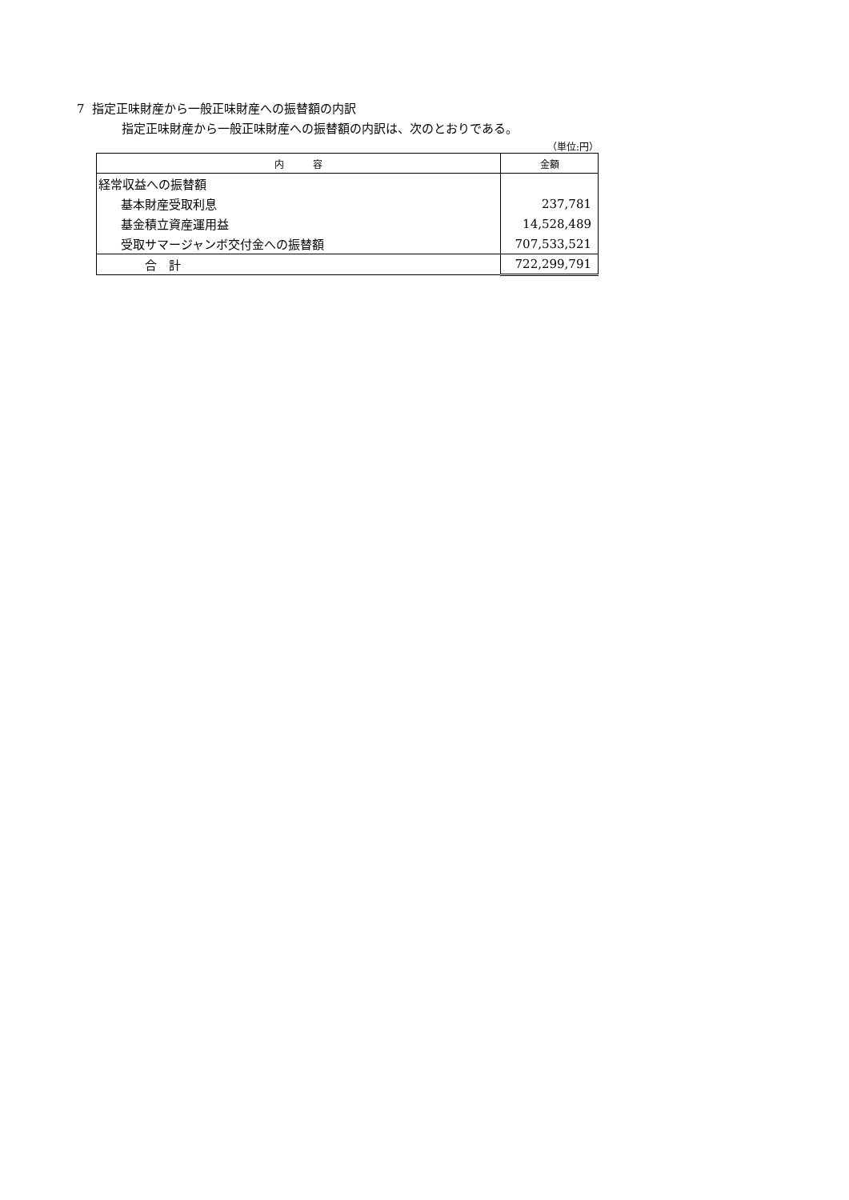7 指定正味財産から一般正味財産への振替額の内訳
指定正味財産から一般正味財産への振替額の内訳は、次のとおりである。
（単位:円）
| 内 容 | 金額 |
| --- | --- |
| 経常収益への振替額 | |
| 基本財産受取利息 | 237,781 |
| 基金積立資産運用益 | 14,528,489 |
| 受取サマージャンボ交付金への振替額 | 707,533,521 |
| 合 計 | 722,299,791 |